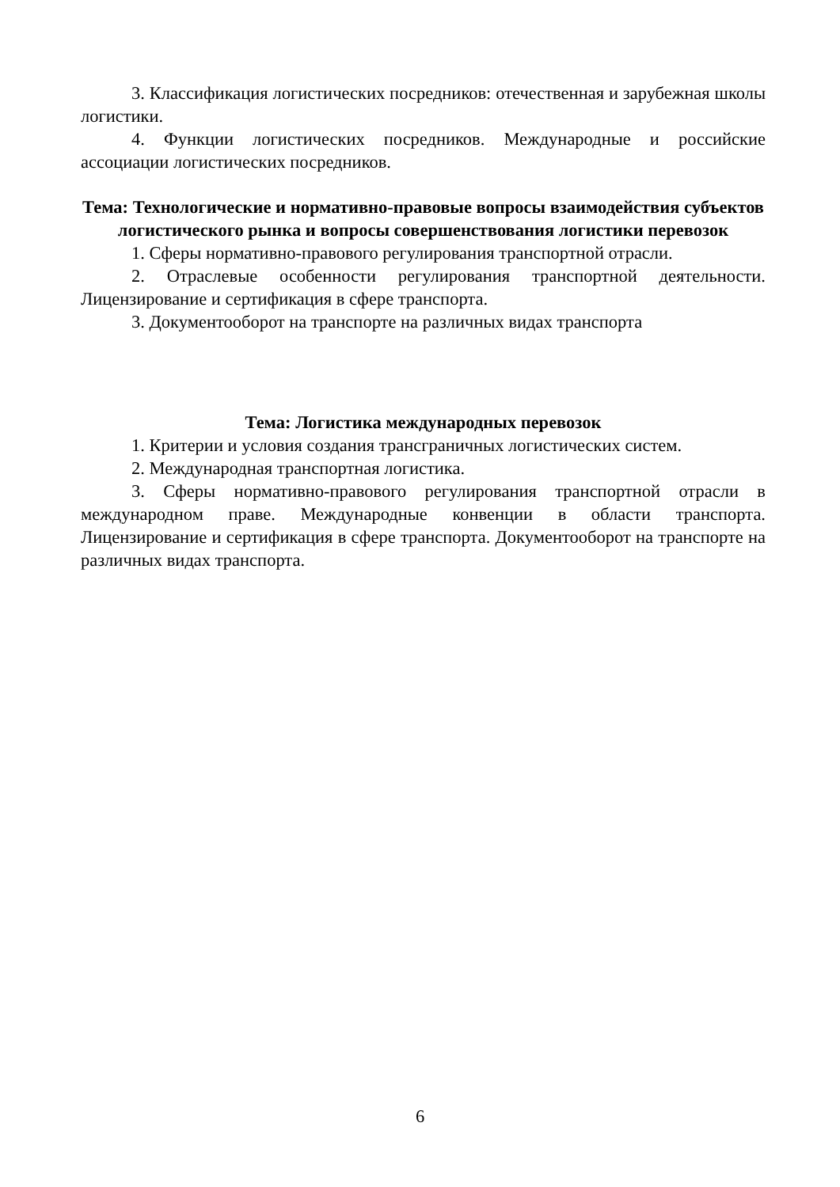3. Классификация логистических посредников: отечественная и зарубежная школы логистики.
4. Функции логистических посредников. Международные и российские ассоциации логистических посредников.
Тема: Технологические и нормативно-правовые вопросы взаимодействия субъектов логистического рынка и вопросы совершенствования логистики перевозок
1. Сферы нормативно-правового регулирования транспортной отрасли.
2. Отраслевые особенности регулирования транспортной деятельности. Лицензирование и сертификация в сфере транспорта.
3. Документооборот на транспорте на различных видах транспорта
Тема: Логистика международных перевозок
1. Критерии и условия создания трансграничных логистических систем.
2. Международная транспортная логистика.
3. Сферы нормативно-правового регулирования транспортной отрасли в международном праве. Международные конвенции в области транспорта. Лицензирование и сертификация в сфере транспорта. Документооборот на транспорте на различных видах транспорта.
6